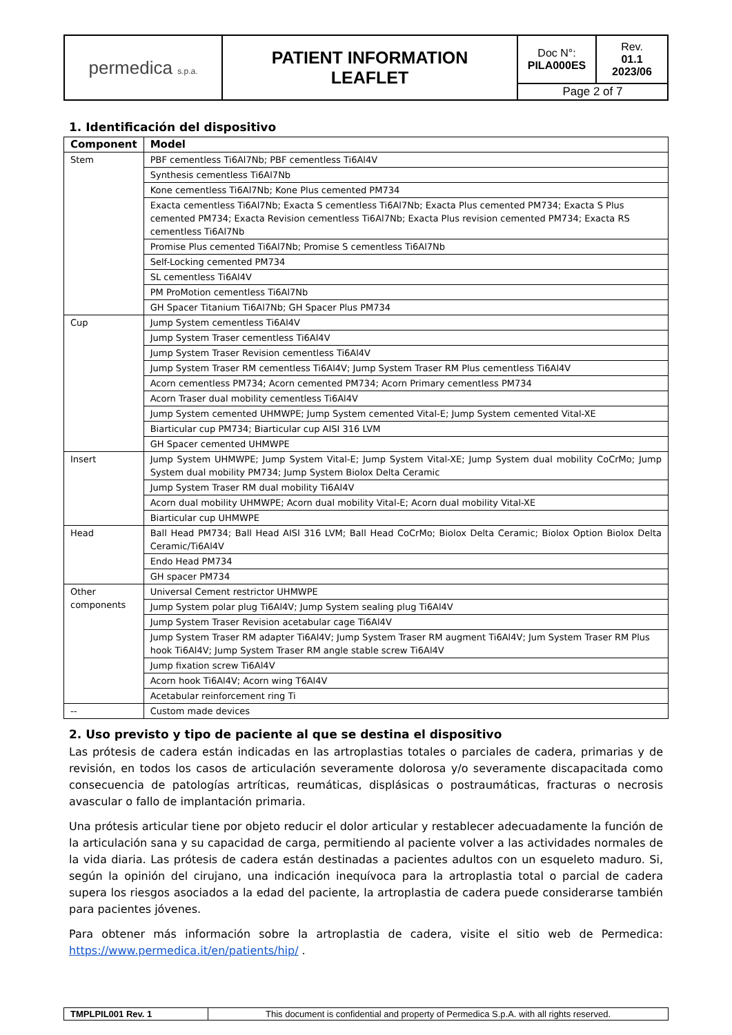| permedica s.p.a. | PATIENT INFORMATION LEAFLET | Doc N°: PILA000ES | Rev. 01.1 2023/06 |
| | | Page 2 of 7 | |
1. Identificación del dispositivo
| Component | Model |
| --- | --- |
| Stem | PBF cementless Ti6Al7Nb; PBF cementless Ti6Al4V |
| | Synthesis cementless Ti6Al7Nb |
| | Kone cementless Ti6Al7Nb; Kone Plus cemented PM734 |
| | Exacta cementless Ti6Al7Nb; Exacta S cementless Ti6Al7Nb; Exacta Plus cemented PM734; Exacta S Plus cemented PM734; Exacta Revision cementless Ti6Al7Nb; Exacta Plus revision cemented PM734; Exacta RS cementless Ti6Al7Nb |
| | Promise Plus cemented Ti6Al7Nb; Promise S cementless Ti6Al7Nb |
| | Self-Locking cemented PM734 |
| | SL cementless Ti6Al4V |
| | PM ProMotion cementless Ti6Al7Nb |
| | GH Spacer Titanium Ti6Al7Nb; GH Spacer Plus PM734 |
| Cup | Jump System cementless Ti6Al4V |
| | Jump System Traser cementless Ti6Al4V |
| | Jump System Traser Revision cementless Ti6Al4V |
| | Jump System Traser RM cementless Ti6Al4V; Jump System Traser RM Plus cementless Ti6Al4V |
| | Acorn cementless PM734; Acorn cemented PM734; Acorn Primary cementless PM734 |
| | Acorn Traser dual mobility cementless Ti6Al4V |
| | Jump System cemented UHMWPE; Jump System cemented Vital-E; Jump System cemented Vital-XE |
| | Biarticular cup PM734; Biarticular cup AISI 316 LVM |
| | GH Spacer cemented UHMWPE |
| Insert | Jump System UHMWPE; Jump System Vital-E; Jump System Vital-XE; Jump System dual mobility CoCrMo; Jump System dual mobility PM734; Jump System Biolox Delta Ceramic |
| | Jump System Traser RM dual mobility Ti6Al4V |
| | Acorn dual mobility UHMWPE; Acorn dual mobility Vital-E; Acorn dual mobility Vital-XE |
| | Biarticular cup UHMWPE |
| Head | Ball Head PM734; Ball Head AISI 316 LVM; Ball Head CoCrMo; Biolox Delta Ceramic; Biolox Option Biolox Delta Ceramic/Ti6Al4V |
| | Endo Head PM734 |
| | GH spacer PM734 |
| Other components | Universal Cement restrictor UHMWPE |
| | Jump System polar plug Ti6Al4V; Jump System sealing plug Ti6Al4V |
| | Jump System Traser Revision acetabular cage Ti6Al4V |
| | Jump System Traser RM adapter Ti6Al4V; Jump System Traser RM augment Ti6Al4V; Jum System Traser RM Plus hook Ti6Al4V; Jump System Traser RM angle stable screw Ti6Al4V |
| | Jump fixation screw Ti6Al4V |
| | Acorn hook Ti6Al4V; Acorn wing T6Al4V |
| | Acetabular reinforcement ring Ti |
| -- | Custom made devices |
2. Uso previsto y tipo de paciente al que se destina el dispositivo
Las prótesis de cadera están indicadas en las artroplastias totales o parciales de cadera, primarias y de revisión, en todos los casos de articulación severamente dolorosa y/o severamente discapacitada como consecuencia de patologías artríticas, reumáticas, displásicas o postraumáticas, fracturas o necrosis avascular o fallo de implantación primaria.
Una prótesis articular tiene por objeto reducir el dolor articular y restablecer adecuadamente la función de la articulación sana y su capacidad de carga, permitiendo al paciente volver a las actividades normales de la vida diaria. Las prótesis de cadera están destinadas a pacientes adultos con un esqueleto maduro. Si, según la opinión del cirujano, una indicación inequívoca para la artroplastia total o parcial de cadera supera los riesgos asociados a la edad del paciente, la artroplastia de cadera puede considerarse también para pacientes jóvenes.
Para obtener más información sobre la artroplastia de cadera, visite el sitio web de Permedica: https://www.permedica.it/en/patients/hip/ .
| TMPLPIL001 Rev. 1 | This document is confidential and property of Permedica S.p.A. with all rights reserved. |